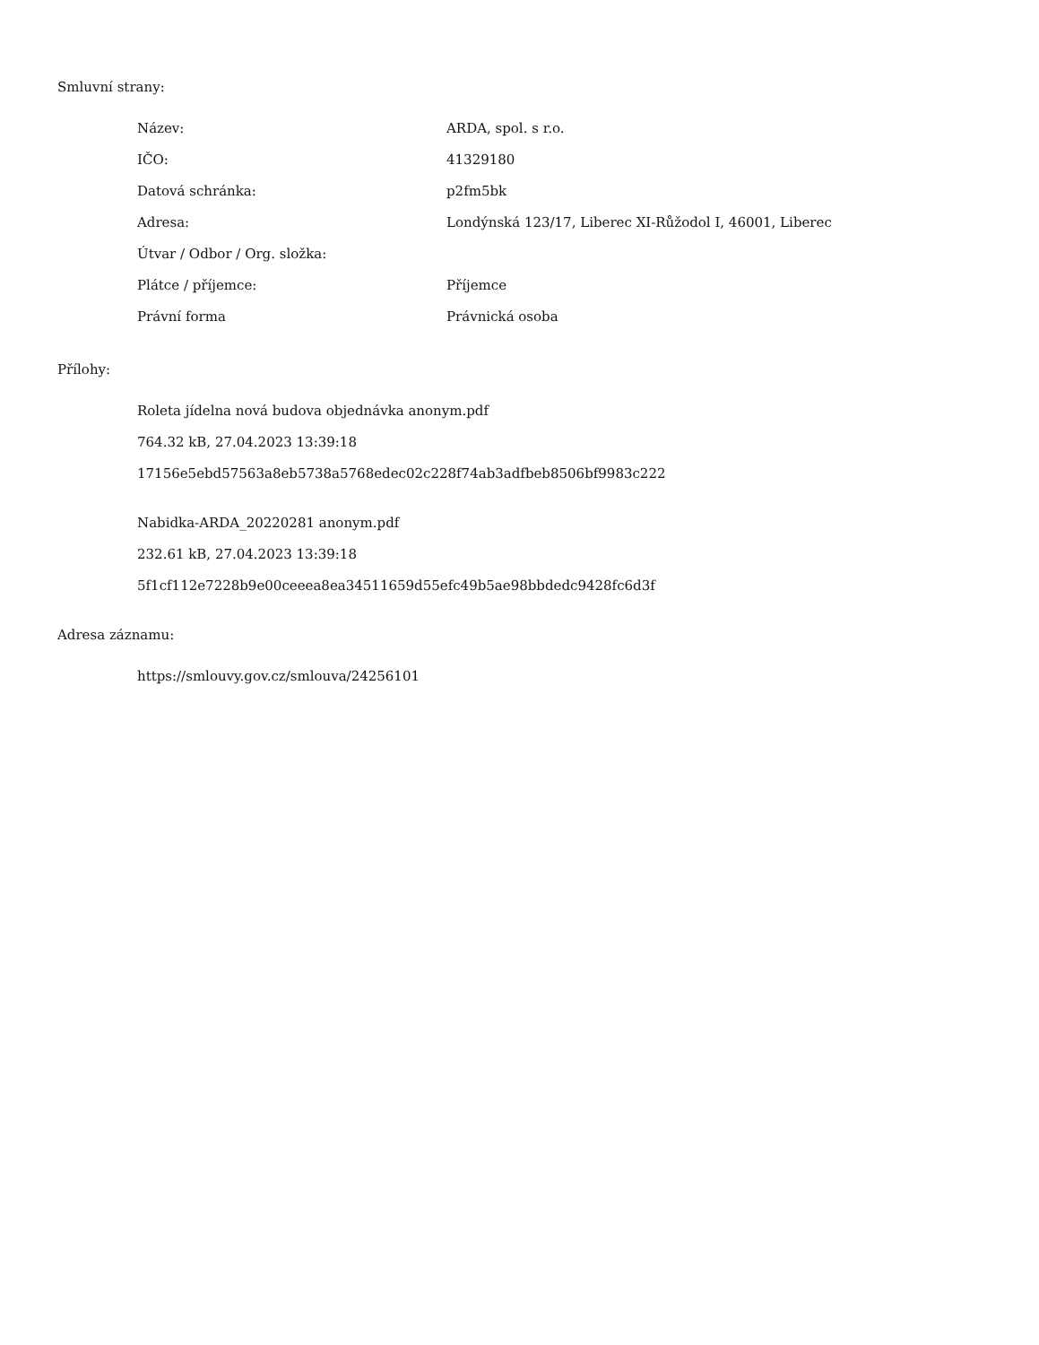Smluvní strany:
| Název: | ARDA, spol. s r.o. |
| IČO: | 41329180 |
| Datová schránka: | p2fm5bk |
| Adresa: | Londýnská 123/17, Liberec XI-Růžodol I, 46001, Liberec |
| Útvar / Odbor / Org. složka: | |
| Plátce / příjemce: | Příjemce |
| Právní forma | Právnická osoba |
Přílohy:
Roleta jídelna nová budova objednávka anonym.pdf
764.32 kB, 27.04.2023 13:39:18
17156e5ebd57563a8eb5738a5768edec02c228f74ab3adfbeb8506bf9983c222
Nabidka-ARDA_20220281 anonym.pdf
232.61 kB, 27.04.2023 13:39:18
5f1cf112e7228b9e00ceeea8ea34511659d55efc49b5ae98bbdedc9428fc6d3f
Adresa záznamu:
https://smlouvy.gov.cz/smlouva/24256101